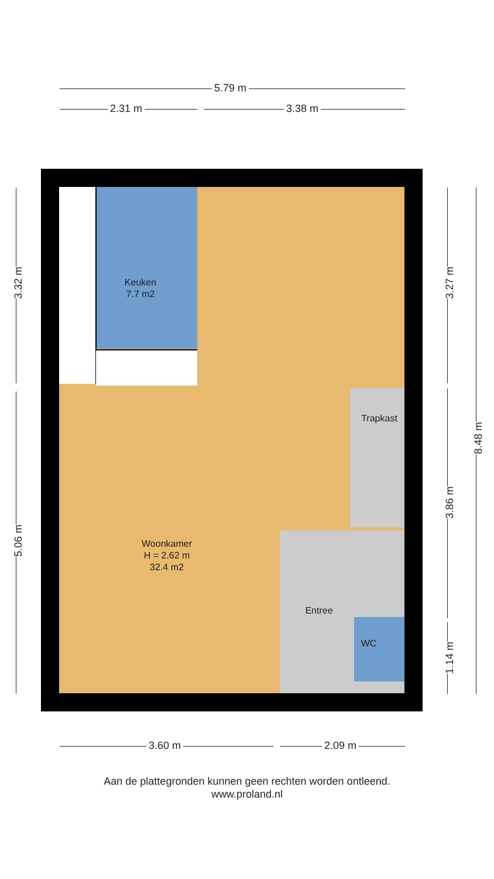5.79 m
2.31 m 3.38 m
Keuken
7.7 m2
Woonkamer
H = 2.62 m
32.4 m2
Trapkast
Entree
WC
3.32 m
5.06 m
3.27 m
3.86 m
1.14 m
8.48 m
3.60 m 2.09 m
Aan de plattegronden kunnen geen rechten worden ontleend.
www.proland.nl